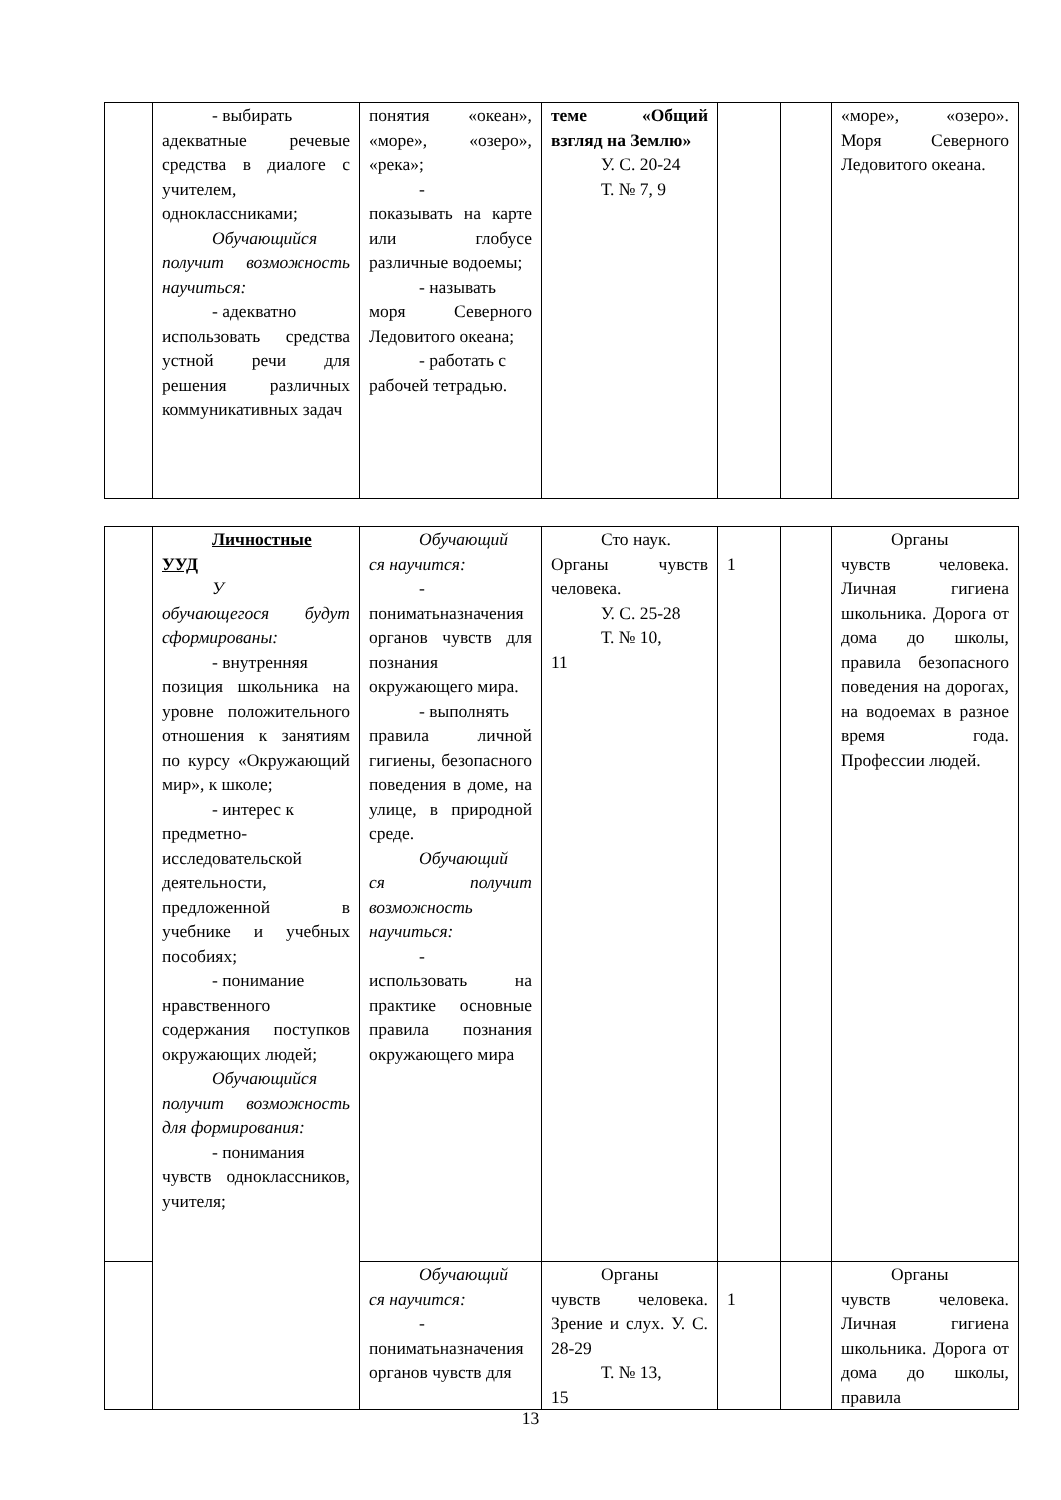| | - выбирать адекватные речевые средства в диалоге с учителем, одноклассниками; Обучающийся получит возможность научиться: - адекватно использовать средства устной речи для решения различных коммуникативных задач | понятия «океан», «море», «озеро», «река»; - показывать на карте или глобусе различные водоемы; - называть моря Северного Ледовитого океана; - работать с рабочей тетрадью. | теме «Общий взгляд на Землю» У. С. 20-24 Т. № 7, 9 | | | «море», «озеро». Моря Северного Ледовитого океана. |
| | Личностные УУД У обучающегося будут сформированы: - внутренняя позиция школьника на уровне положительного отношения к занятиям по курсу «Окружающий мир», к школе; - интерес к предметно-исследовательской деятельности, предложенной в учебнике и учебных пособиях; - понимание нравственного содержания поступков окружающих людей; Обучающийся получит возможность для формирования: - понимания чувств одноклассников, учителя; | Обучающий ся научится: - пониматьназначения органов чувств для познания окружающего мира. - выполнять правила личной гигиены, безопасного поведения в доме, на улице, в природной среде. Обучающий ся получит возможность научиться: - использовать на практике основные правила познания окружающего мира | Сто наук. Органы чувств человека. У. С. 25-28 Т. № 10, 11 | 1 | | Органы чувств человека. Личная гигиена школьника. Дорога от дома до школы, правила безопасного поведения на дорогах, на водоемах в разное время года. Профессии людей. |
| | | Обучающий ся научится: - пониматьназначения органов чувств для | Органы чувств человека. Зрение и слух. У. С. 28-29 Т. № 13, 15 | 1 | | Органы чувств человека. Личная гигиена школьника. Дорога от дома до школы, правила |
13